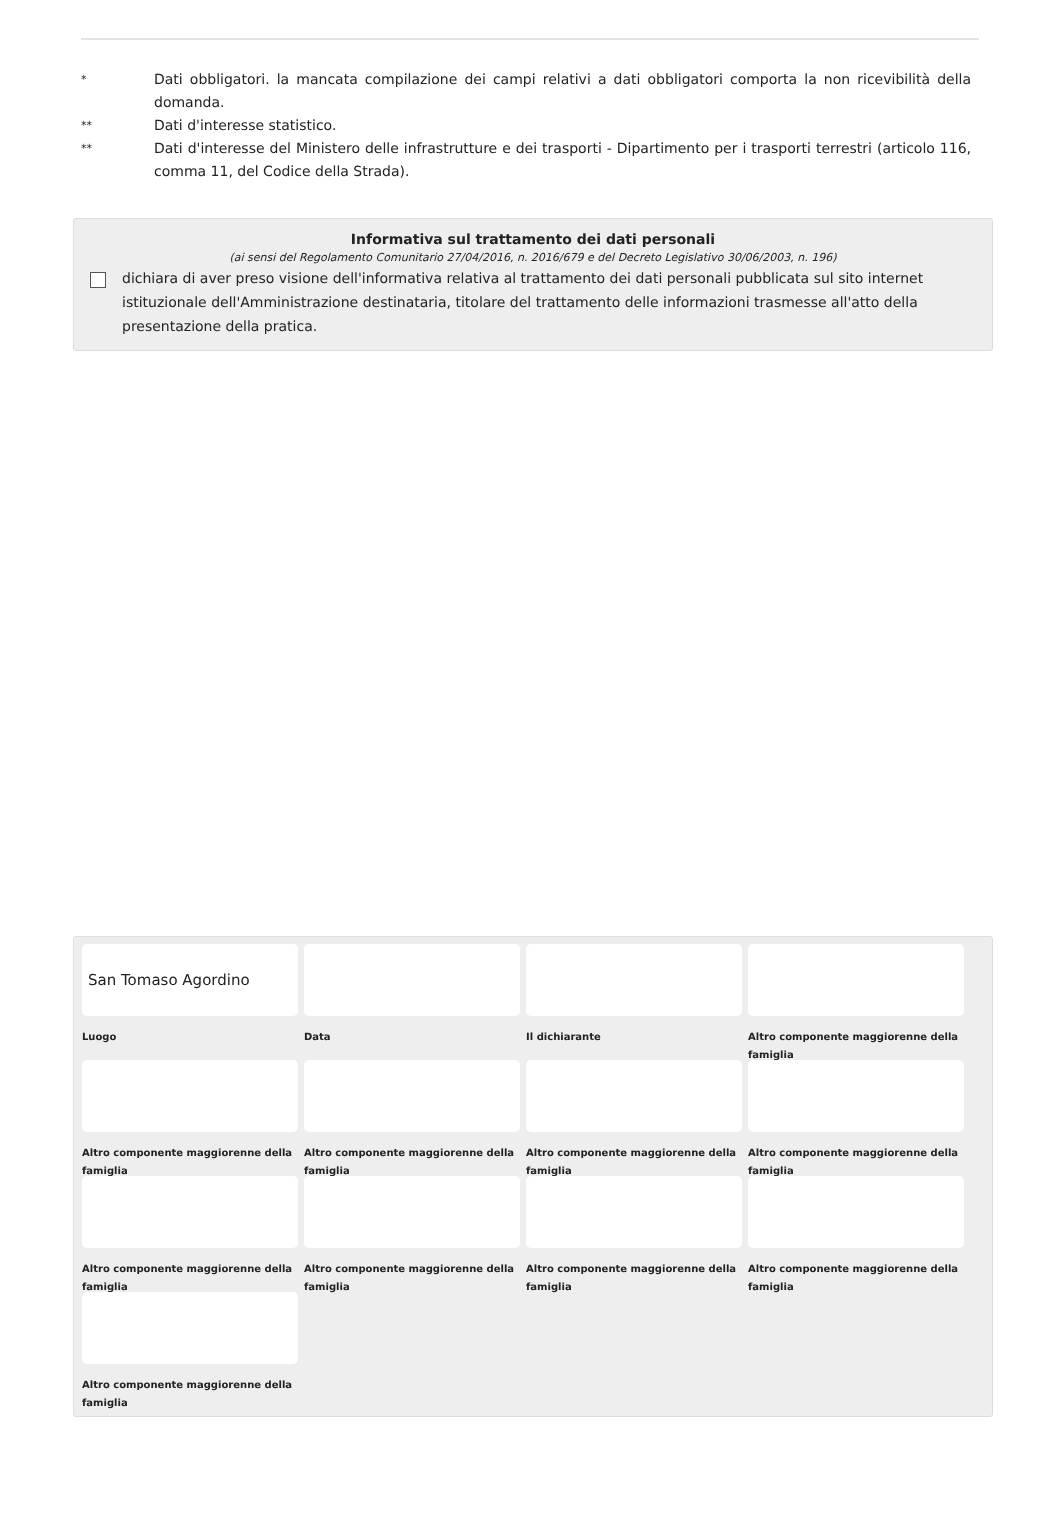* Dati obbligatori. la mancata compilazione dei campi relativi a dati obbligatori comporta la non ricevibilità della domanda.
** Dati d'interesse statistico.
** Dati d'interesse del Ministero delle infrastrutture e dei trasporti - Dipartimento per i trasporti terrestri (articolo 116, comma 11, del Codice della Strada).
Informativa sul trattamento dei dati personali
(ai sensi del Regolamento Comunitario 27/04/2016, n. 2016/679 e del Decreto Legislativo 30/06/2003, n. 196)
dichiara di aver preso visione dell'informativa relativa al trattamento dei dati personali pubblicata sul sito internet istituzionale dell'Amministrazione destinataria, titolare del trattamento delle informazioni trasmesse all'atto della presentazione della pratica.
San Tomaso Agordino
Luogo
Data
Il dichiarante
Altro componente maggiorenne della famiglia
Altro componente maggiorenne della famiglia
Altro componente maggiorenne della famiglia
Altro componente maggiorenne della famiglia
Altro componente maggiorenne della famiglia
Altro componente maggiorenne della famiglia
Altro componente maggiorenne della famiglia
Altro componente maggiorenne della famiglia
Altro componente maggiorenne della famiglia
Altro componente maggiorenne della famiglia